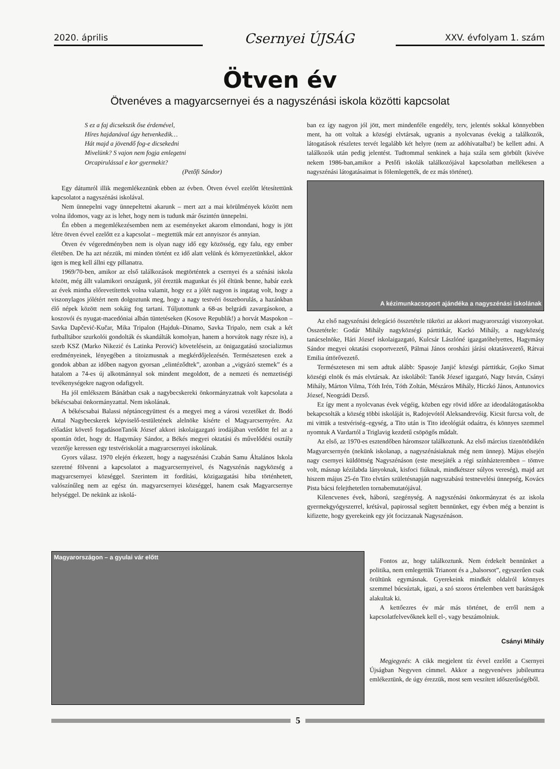2020. április
Csernyei ÚJSÁG
XXV. évfolyam 1. szám
Ötven év
Ötvenéves a magyarcsernyei és a nagyszénási iskola közötti kapcsolat
S ez a faj dicsekszik őse érdemével,
Híres hajdanával úgy hetvenkedik…
Hát majd a jövendő fog-e dicsekedni
Mivelünk? S vajon nem fogja emlegetni
Orcapirulással e kor gyermekit?
(Petőfi Sándor)
Egy dátumról illik megemlékeznünk ebben az évben. Ötven évvel ezelőtt létesítettünk kapcsolatot a nagyszénási iskolával.
Nem ünnepelni vagy ünnepeltetni akarunk – mert azt a mai körülmények között nem volna ildomos, vagy az is lehet, hogy nem is tudunk már őszintén ünnepelni.
Én ebben a megemlékezésemben nem az eseményeket akarom elmondani, hogy is jött létre ötven évvel ezelőtt ez a kapcsolat – megtettük már ezt annyiszor és annyian.
Ötven év végeredményben nem is olyan nagy idő egy közösség, egy falu, egy ember életében. De ha azt nézzük, mi minden történt ez idő alatt velünk és környezetünkkel, akkor igen is meg kell állni egy pillanatra.
1969/70-ben, amikor az első találkozások megtörténtek a csernyei és a szénási iskola között, még állt valamikori országunk, jól éreztük magunkat és jól éltünk benne, habár ezek az évek mintha előrevetítettek volna valamit, hogy ez a jólét nagyon is ingatag volt, hogy a viszonylagos jólétért nem dolgoztunk meg, hogy a nagy testvéri összeborulás, a hazánkban élő népek között nem sokáig fog tartani. Túljutottunk a 68-as belgrádi zavargásokon, a koszovói és nyugat-macedóniai albán tüntetéseken (Kosove Republik!) a horvát Maspokon – Savka Dapčević-Kučar, Mika Tripalon (Hajduk–Dinamo, Savka Tripalo, nem csak a két futballtábor szurkolói gondolták és skandálták komolyan, hanem a horvátok nagy része is), a szerb KSZ (Marko Nikezić és Latinka Perović) követelésein, az önigazgatású szocializmus eredményeinek, lényegében a titoizmusnak a megkérdőjelezésén. Természetesen ezek a gondok abban az időben nagyon gyorsan „elintéződtek”, azonban a „vigyázó szemek” és a hatalom a 74-es új alkotmánnyal sok mindent megoldott, de a nemzeti és nemzetiségi tevékenységekre nagyon odafigyelt.
Ha jól emlékszem Bánátban csak a nagybecskereki önkormányzatnak volt kapcsolata a békéscsabai önkormányzattal. Nem iskolának.
A békéscsabai Balassi néptáncegyüttest és a megyei meg a városi vezetőket dr. Bodó Antal Nagybecskerek képviselő-testületének alelnöke kísérte el Magyarcsernyére. Az előadást követő fogadásonTanók József akkori iskolaigazgató irodájában vetődött fel az a spontán ötlet, hogy dr. Hagymásy Sándor, a Békés megyei oktatási és művelődési osztály vezetője keressen egy testvériskolát a magyarcsernyei iskolának.
Gyors válasz. 1970 elején érkezett, hogy a nagyszénási Czabán Samu Általános Iskola szeretné fölvenni a kapcsolatot a magyarcsernyeivel, és Nagyszénás nagyközség a magyarcsernyei községgel. Szerintem itt fordítási, közigazgatási hiba történhetett, valószínűleg nem az egész ún. magyarcsernyei községgel, hanem csak Magyarcsernye helységgel. De nekünk az iskolá-
ban ez így nagyon jól jött, mert mindenféle engedély, terv, jelentés sokkal könnyebben ment, ha ott voltak a községi elvtársak, ugyanis a nyolcvanas évekig a találkozók, látogatások részletes tervét legalább két helyre (nem az adóhívatalba!) be kellett adni. A találkozók után pedig jelentést. Tudtommal senkinek a haja szála sem görbült (kivéve nekem 1986-ban,amikor a Petőfi iskolák találkozójával kapcsolatban mellékesen a nagyszénási látogatásaimat is fölemlegették, de ez más történet).
A kézimunkacsoport ajándéka a nagyszénási iskolának
Az első nagyszénási delegáció összetétele tükrözi az akkori magyarországi viszonyokat. Összetétele: Godár Mihály nagyközségi párttitkár, Kackó Mihály, a nagyközség tanácselnöke, Hári József iskolaigazgató, Kulcsár Lászlóné igazgatóhelyettes, Hagymásy Sándor megyei oktatási csoportvezető, Pálmai János orosházi járási oktatásvezető, Rátvai Emilia úttörővezető.
Természetesen mi sem adtuk alább: Spasoje Janjić községi párttitkár, Gojko Simat községi elnök és más elvtársak. Az iskolából: Tanók József igazgató, Nagy István, Csányi Mihály, Márton Vilma, Tóth Irén, Tóth Zoltán, Mészáros Mihály, Hiczkó János, Antunovics József, Neográdi Dezső.
Ez így ment a nyolcvanas évek végéig, közben egy rövid időre az ideodalátogatásokba bekapcsolták a község többi iskoláját is, Radojevótól Aleksandrevóig. Kicsit furcsa volt, de mi vittük a testvériség–egység, a Tito után is Tito ideológiát odaátra, és könnyes szemmel nyomtuk A Vardartól a Triglavig kezdetű csöpögős műdalt.
Az első, az 1970-es esztendőben háromszor találkoztunk. Az első március tizenötödikén Magyarcsernyén (nekünk iskolanap, a nagyszénásiaknak még nem ünnep). Május elsején nagy csernyei küldöttség Nagyszénáson (este mesejáték a régi színházteremben – tömve volt, másnap kézilabda lányoknak, kisfoci fiúknak, mindkétszer súlyos vereség), majd azt hiszem május 25-én Tito elvtárs születésnapján nagyszabású testnevelési ünnepség, Kovács Pista bácsi felejthetetlen tornabemutatójával.
Kilencvenes évek, háború, szegénység. A nagyszénási önkormányzat és az iskola gyermekgyógyszerrel, krétával, papirossal segített bennünket, egy évben még a benzint is kifizette, hogy gyerekeink egy jót focizzanak Nagyszénáson.
Magyarországon – a gyulai vár előtt
Fontos az, hogy találkoztunk. Nem érdekelt bennünket a politika, nem emlegettük Trianont és a „balsorsot”, egyszerűen csak örültünk egymásnak. Gyerekeink mindkét oldalról könnyes szemmel búcsúztak, igazi, a szó szoros értelemben vett barátságok alakultak ki.
A kettőezres év már más történet, de erről nem a kapcsolatfelvevőknek kell el-, vagy beszámolniuk.
Csányi Mihály
Megjegyzés: A cikk megjelent tíz évvel ezelőtt a Csernyei Újságban Negyven címmel. Akkor a negyvenéves jubileumra emlékeztünk, de úgy érezzük, most sem veszített időszerűségéből.
5